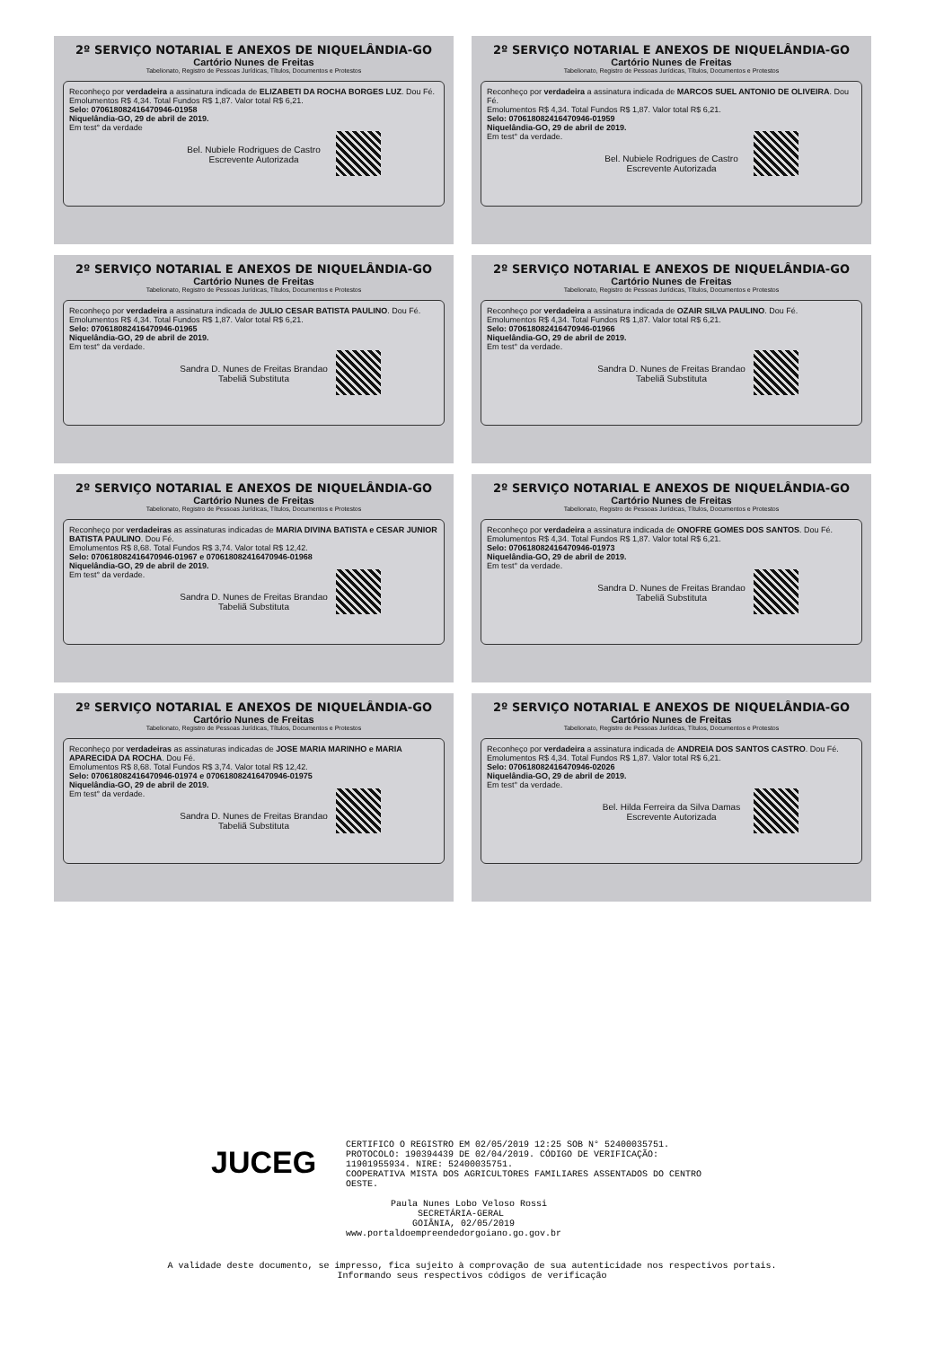2º SERVIÇO NOTARIAL E ANEXOS DE NIQUELÂNDIA-GO
Cartório Nunes de Freitas
Tabelionato, Registro de Pessoas Jurídicas, Títulos, Documentos e Protestos
Reconheço por verdadeira a assinatura indicada de ELIZABETI DA ROCHA BORGES LUZ. Dou Fé.
Emolumentos R$ 4,34. Total Fundos R$ 1,87. Valor total R$ 6,21.
Selo: 07061808241647094­6-01958
Niquelândia-GO, 29 de abril de 2019.
Em test° da verdade
Bel. Nubiele Rodrigues de Castro
Escrevente Autorizada
2º SERVIÇO NOTARIAL E ANEXOS DE NIQUELÂNDIA-GO
Cartório Nunes de Freitas
Tabelionato, Registro de Pessoas Jurídicas, Títulos, Documentos e Protestos
Reconheço por verdadeira a assinatura indicada de MARCOS SUEL ANTONIO DE OLIVEIRA. Dou Fé.
Emolumentos R$ 4,34. Total Fundos R$ 1,87. Valor total R$ 6,21.
Selo: 070618082416470946-01959
Niquelândia-GO, 29 de abril de 2019.
Em test° da verdade.
Bel. Nubiele Rodrigues de Castro
Escrevente Autorizada
2º SERVIÇO NOTARIAL E ANEXOS DE NIQUELÂNDIA-GO
Cartório Nunes de Freitas
Tabelionato, Registro de Pessoas Jurídicas, Títulos, Documentos e Protestos
Reconheço por verdadeira a assinatura indicada de JULIO CESAR BATISTA PAULINO. Dou Fé.
Emolumentos R$ 4,34. Total Fundos R$ 1,87. Valor total R$ 6,21.
Selo: 070618082416470946-01965
Niquelândia-GO, 29 de abril de 2019.
Em test° da verdade.
Sandra D. Nunes de Freitas Brandao
Tabeliã Substituta
2º SERVIÇO NOTARIAL E ANEXOS DE NIQUELÂNDIA-GO
Cartório Nunes de Freitas
Tabelionato, Registro de Pessoas Jurídicas, Títulos, Documentos e Protestos
Reconheço por verdadeira a assinatura indicada de OZAIR SILVA PAULINO. Dou Fé.
Emolumentos R$ 4,34. Total Fundos R$ 1,87. Valor total R$ 6,21.
Selo: 070618082416470946-01966
Niquelândia-GO, 29 de abril de 2019.
Em test° da verdade.
Sandra D. Nunes de Freitas Brandao
Tabeliã Substituta
2º SERVIÇO NOTARIAL E ANEXOS DE NIQUELÂNDIA-GO
Cartório Nunes de Freitas
Tabelionato, Registro de Pessoas Jurídicas, Títulos, Documentos e Protestos
Reconheço por verdadeiras as assinaturas indicadas de MARIA DIVINA BATISTA e CESAR JUNIOR BATISTA PAULINO. Dou Fé.
Emolumentos R$ 8,68. Total Fundos R$ 3,74. Valor total R$ 12,42.
Selo: 070618082416470946-01967 e 070618082416470946-01968
Niquelândia-GO, 29 de abril de 2019.
Em test° da verdade.
Sandra D. Nunes de Freitas Brandao
Tabeliã Substituta
2º SERVIÇO NOTARIAL E ANEXOS DE NIQUELÂNDIA-GO
Cartório Nunes de Freitas
Tabelionato, Registro de Pessoas Jurídicas, Títulos, Documentos e Protestos
Reconheço por verdadeira a assinatura indicada de ONOFRE GOMES DOS SANTOS. Dou Fé.
Emolumentos R$ 4,34. Total Fundos R$ 1,87. Valor total R$ 6,21.
Selo: 070618082416470946-01973
Niquelândia-GO, 29 de abril de 2019.
Em test° da verdade.
Sandra D. Nunes de Freitas Brandao
Tabeliã Substituta
2º SERVIÇO NOTARIAL E ANEXOS DE NIQUELÂNDIA-GO
Cartório Nunes de Freitas
Tabelionato, Registro de Pessoas Jurídicas, Títulos, Documentos e Protestos
Reconheço por verdadeiras as assinaturas indicadas de JOSE MARIA MARINHO e MARIA APARECIDA DA ROCHA. Dou Fé.
Emolumentos R$ 8,68. Total Fundos R$ 3,74. Valor total R$ 12,42.
Selo: 070618082416470946-01974 e 070618082416470946-01975
Niquelândia-GO, 29 de abril de 2019.
Em test° da verdade.
Sandra D. Nunes de Freitas Brandao
Tabeliã Substituta
2º SERVIÇO NOTARIAL E ANEXOS DE NIQUELÂNDIA-GO
Cartório Nunes de Freitas
Tabelionato, Registro de Pessoas Jurídicas, Títulos, Documentos e Protestos
Reconheço por verdadeira a assinatura indicada de ANDREIA DOS SANTOS CASTRO. Dou Fé.
Emolumentos R$ 4,34. Total Fundos R$ 1,87. Valor total R$ 6,21.
Selo: 070618082416470946-02026
Niquelândia-GO, 29 de abril de 2019.
Em test° da verdade.
Bel. Hilda Ferreira da Silva Damas
Escrevente Autorizada
JUCEG
CERTIFICO O REGISTRO EM 02/05/2019 12:25 SOB N° 52400035751.
PROTOCOLO: 190394439 DE 02/04/2019. CÓDIGO DE VERIFICAÇÃO:
11901955934. NIRE: 52400035751.
COOPERATIVA MISTA DOS AGRICULTORES FAMILIARES ASSENTADOS DO CENTRO
OESTE.
Paula Nunes Lobo Veloso Rossi
SECRETÁRIA-GERAL
GOIÂNIA, 02/05/2019
www.portaldoempreendedorgoiano.go.gov.br
A validade deste documento, se impresso, fica sujeito à comprovação de sua autenticidade nos respectivos portais.
Informando seus respectivos códigos de verificação